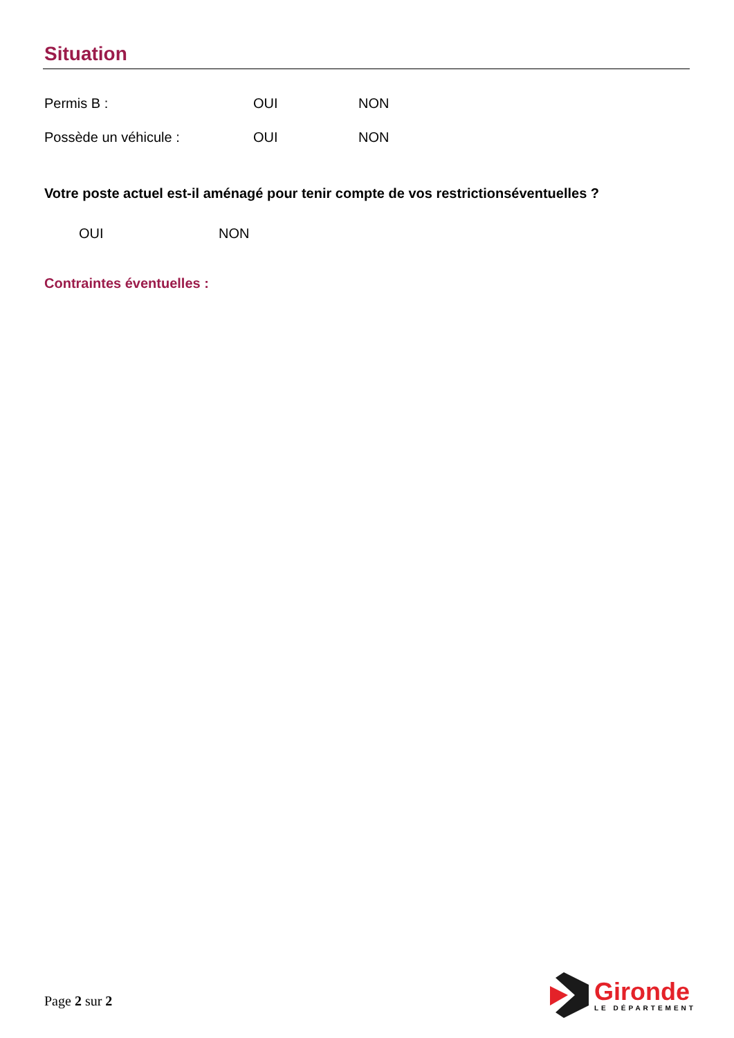Situation
Permis B : OUI NON
Possède un véhicule : OUI NON
Votre poste actuel est-il aménagé pour tenir compte de vos restrictionséventuelles ?
OUI NON
Contraintes éventuelles :
Page 2 sur 2
Gironde
LE DÉPARTEMENT